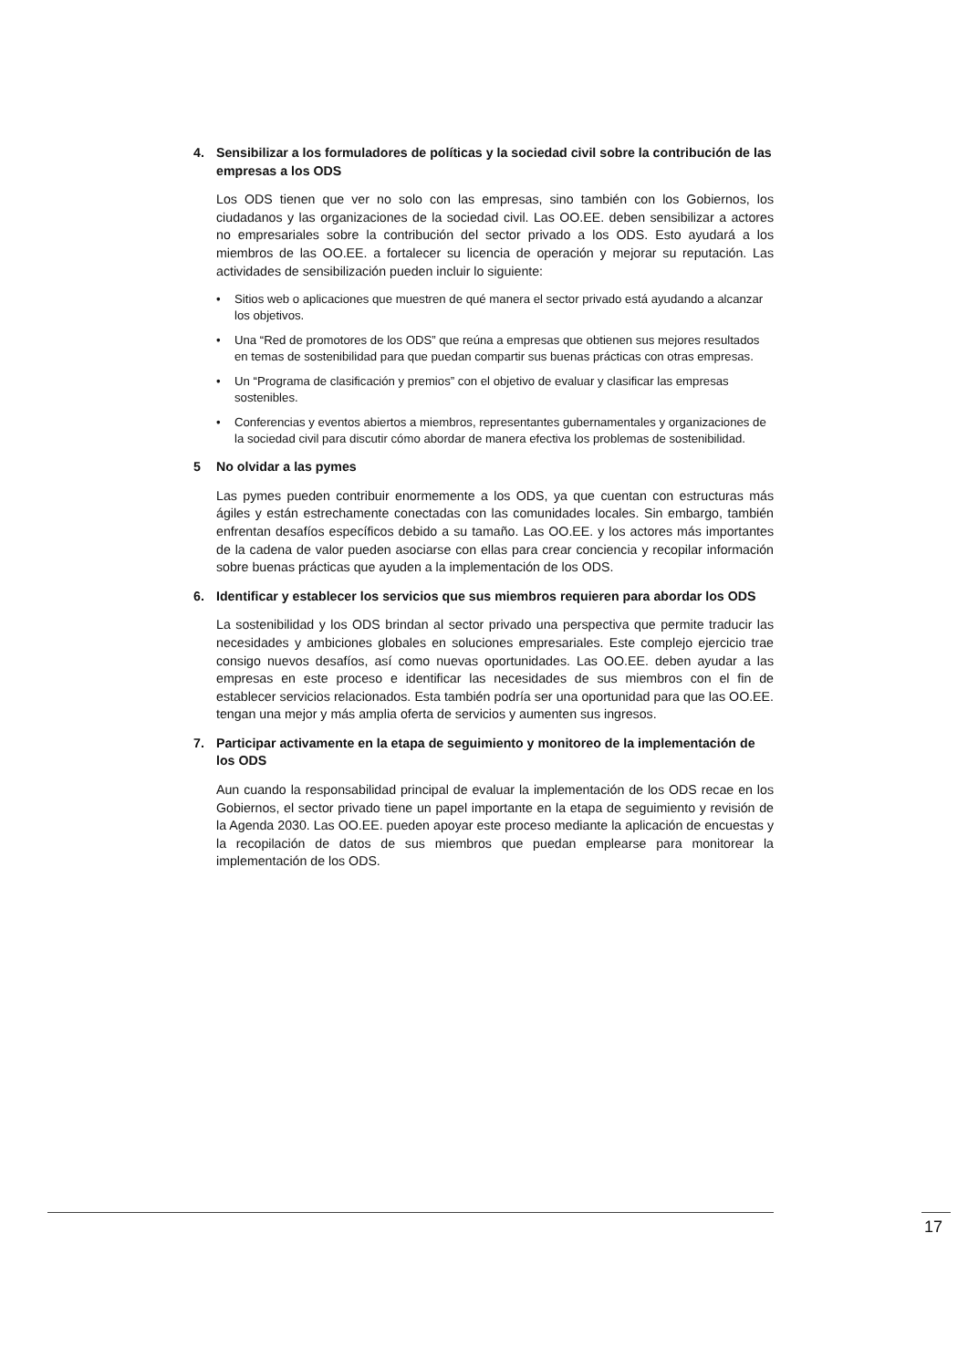4. Sensibilizar a los formuladores de políticas y la sociedad civil sobre la contribución de las empresas a los ODS
Los ODS tienen que ver no solo con las empresas, sino también con los Gobiernos, los ciudadanos y las organizaciones de la sociedad civil. Las OO.EE. deben sensibilizar a actores no empresariales sobre la contribución del sector privado a los ODS. Esto ayudará a los miembros de las OO.EE. a fortalecer su licencia de operación y mejorar su reputación. Las actividades de sensibilización pueden incluir lo siguiente:
• Sitios web o aplicaciones que muestren de qué manera el sector privado está ayudando a alcanzar los objetivos.
• Una “Red de promotores de los ODS” que reúna a empresas que obtienen sus mejores resultados en temas de sostenibilidad para que puedan compartir sus buenas prácticas con otras empresas.
• Un “Programa de clasificación y premios” con el objetivo de evaluar y clasificar las empresas sostenibles.
• Conferencias y eventos abiertos a miembros, representantes gubernamentales y organizaciones de la sociedad civil para discutir cómo abordar de manera efectiva los problemas de sostenibilidad.
5 No olvidar a las pymes
Las pymes pueden contribuir enormemente a los ODS, ya que cuentan con estructuras más ágiles y están estrechamente conectadas con las comunidades locales. Sin embargo, también enfrentan desafíos específicos debido a su tamaño. Las OO.EE. y los actores más importantes de la cadena de valor pueden asociarse con ellas para crear conciencia y recopilar información sobre buenas prácticas que ayuden a la implementación de los ODS.
6. Identificar y establecer los servicios que sus miembros requieren para abordar los ODS
La sostenibilidad y los ODS brindan al sector privado una perspectiva que permite traducir las necesidades y ambiciones globales en soluciones empresariales. Este complejo ejercicio trae consigo nuevos desafíos, así como nuevas oportunidades. Las OO.EE. deben ayudar a las empresas en este proceso e identificar las necesidades de sus miembros con el fin de establecer servicios relacionados. Esta también podría ser una oportunidad para que las OO.EE. tengan una mejor y más amplia oferta de servicios y aumenten sus ingresos.
7. Participar activamente en la etapa de seguimiento y monitoreo de la implementación de los ODS
Aun cuando la responsabilidad principal de evaluar la implementación de los ODS recae en los Gobiernos, el sector privado tiene un papel importante en la etapa de seguimiento y revisión de la Agenda 2030. Las OO.EE. pueden apoyar este proceso mediante la aplicación de encuestas y la recopilación de datos de sus miembros que puedan emplearse para monitorear la implementación de los ODS.
17